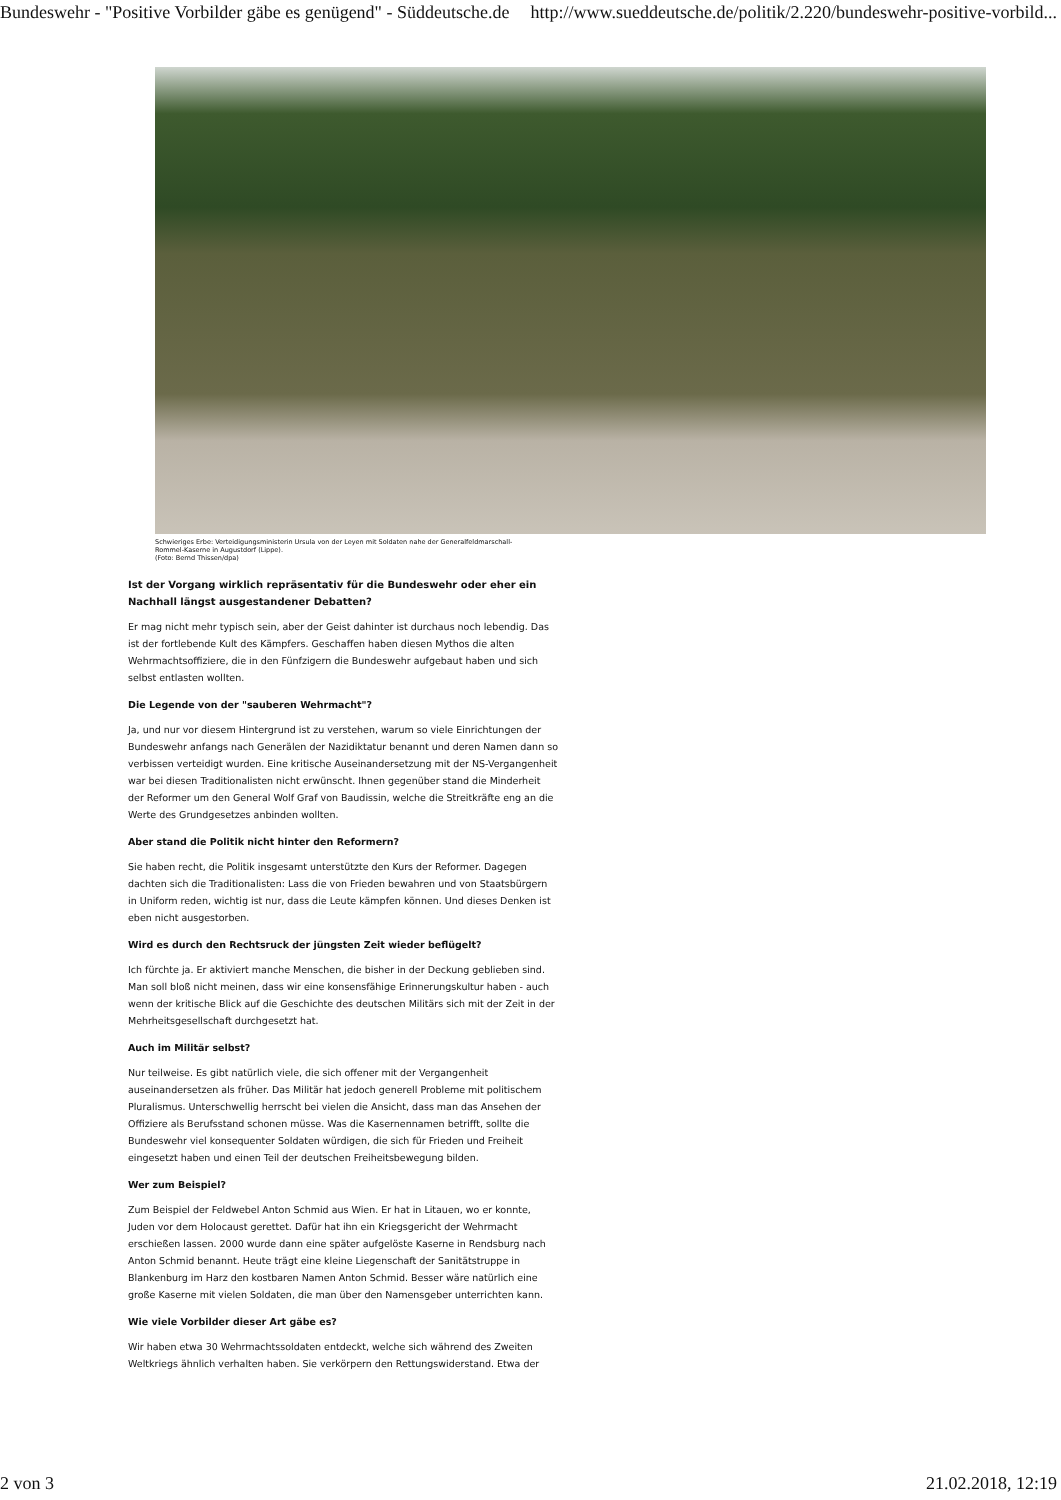Bundeswehr - "Positive Vorbilder gäbe es genügend" - Süddeutsche.de http://www.sueddeutsche.de/politik/2.220/bundeswehr-positive-vorbild...
Schwieriges Erbe: Verteidigungsministerin Ursula von der Leyen mit Soldaten nahe der Generalfeldmarschall-Rommel-Kaserne in Augustdorf (Lippe).
(Foto: Bernd Thissen/dpa)
Ist der Vorgang wirklich repräsentativ für die Bundeswehr oder eher ein Nachhall längst ausgestandener Debatten?
Er mag nicht mehr typisch sein, aber der Geist dahinter ist durchaus noch lebendig. Das ist der fortlebende Kult des Kämpfers. Geschaffen haben diesen Mythos die alten Wehrmachtsoffiziere, die in den Fünfzigern die Bundeswehr aufgebaut haben und sich selbst entlasten wollten.
Die Legende von der "sauberen Wehrmacht"?
Ja, und nur vor diesem Hintergrund ist zu verstehen, warum so viele Einrichtungen der Bundeswehr anfangs nach Generälen der Nazidiktatur benannt und deren Namen dann so verbissen verteidigt wurden. Eine kritische Auseinandersetzung mit der NS-Vergangenheit war bei diesen Traditionalisten nicht erwünscht. Ihnen gegenüber stand die Minderheit der Reformer um den General Wolf Graf von Baudissin, welche die Streitkräfte eng an die Werte des Grundgesetzes anbinden wollten.
Aber stand die Politik nicht hinter den Reformern?
Sie haben recht, die Politik insgesamt unterstützte den Kurs der Reformer. Dagegen dachten sich die Traditionalisten: Lass die von Frieden bewahren und von Staatsbürgern in Uniform reden, wichtig ist nur, dass die Leute kämpfen können. Und dieses Denken ist eben nicht ausgestorben.
Wird es durch den Rechtsruck der jüngsten Zeit wieder beflügelt?
Ich fürchte ja. Er aktiviert manche Menschen, die bisher in der Deckung geblieben sind. Man soll bloß nicht meinen, dass wir eine konsensfähige Erinnerungskultur haben - auch wenn der kritische Blick auf die Geschichte des deutschen Militärs sich mit der Zeit in der Mehrheitsgesellschaft durchgesetzt hat.
Auch im Militär selbst?
Nur teilweise. Es gibt natürlich viele, die sich offener mit der Vergangenheit auseinandersetzen als früher. Das Militär hat jedoch generell Probleme mit politischem Pluralismus. Unterschwellig herrscht bei vielen die Ansicht, dass man das Ansehen der Offiziere als Berufsstand schonen müsse. Was die Kasernennamen betrifft, sollte die Bundeswehr viel konsequenter Soldaten würdigen, die sich für Frieden und Freiheit eingesetzt haben und einen Teil der deutschen Freiheitsbewegung bilden.
Wer zum Beispiel?
Zum Beispiel der Feldwebel Anton Schmid aus Wien. Er hat in Litauen, wo er konnte, Juden vor dem Holocaust gerettet. Dafür hat ihn ein Kriegsgericht der Wehrmacht erschießen lassen. 2000 wurde dann eine später aufgelöste Kaserne in Rendsburg nach Anton Schmid benannt. Heute trägt eine kleine Liegenschaft der Sanitätstruppe in Blankenburg im Harz den kostbaren Namen Anton Schmid. Besser wäre natürlich eine große Kaserne mit vielen Soldaten, die man über den Namensgeber unterrichten kann.
Wie viele Vorbilder dieser Art gäbe es?
Wir haben etwa 30 Wehrmachtssoldaten entdeckt, welche sich während des Zweiten Weltkriegs ähnlich verhalten haben. Sie verkörpern den Rettungswiderstand. Etwa der
2 von 3 21.02.2018, 12:19